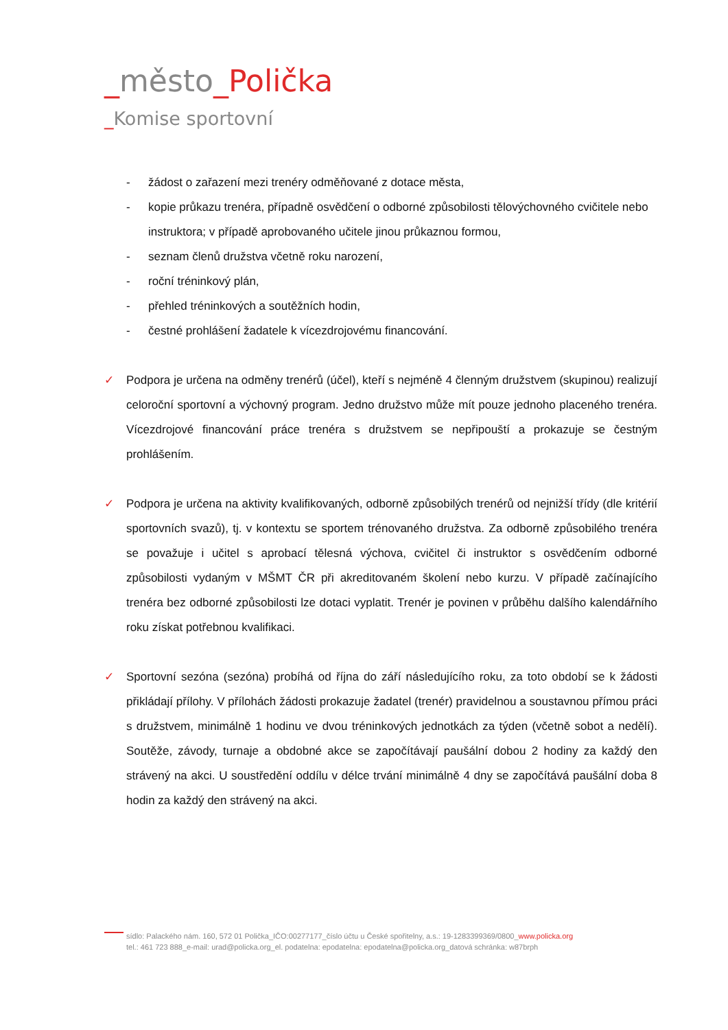_město_Polička
_Komise sportovní
- žádost o zařazení mezi trenéry odměňované z dotace města,
- kopie průkazu trenéra, případně osvědčení o odborné způsobilosti tělovýchovného cvičitele nebo instruktora; v případě aprobovaného učitele jinou průkaznou formou,
- seznam členů družstva včetně roku narození,
- roční tréninkový plán,
- přehled tréninkových a soutěžních hodin,
- čestné prohlášení žadatele k vícezdrojovému financování.
✓ Podpora je určena na odměny trenérů (účel), kteří s nejméně 4 členným družstvem (skupinou) realizují celoroční sportovní a výchovný program. Jedno družstvo může mít pouze jednoho placeného trenéra. Vícezdrojové financování práce trenéra s družstvem se nepřipouští a prokazuje se čestným prohlášením.
✓ Podpora je určena na aktivity kvalifikovaných, odborně způsobilých trenérů od nejnižší třídy (dle kritérií sportovních svazů), tj. v kontextu se sportem trénovaného družstva. Za odborně způsobilého trenéra se považuje i učitel s aprobací tělesná výchova, cvičitel či instruktor s osvědčením odborné způsobilosti vydaným v MŠMT ČR při akreditovaném školení nebo kurzu. V případě začínajícího trenéra bez odborné způsobilosti lze dotaci vyplatit. Trenér je povinen v průběhu dalšího kalendářního roku získat potřebnou kvalifikaci.
✓ Sportovní sezóna (sezóna) probíhá od října do září následujícího roku, za toto období se k žádosti přikládají přílohy. V přílohách žádosti prokazuje žadatel (trenér) pravidelnou a soustavnou přímou práci s družstvem, minimálně 1 hodinu ve dvou tréninkových jednotkách za týden (včetně sobot a nedělí). Soutěže, závody, turnaje a obdobné akce se započítávají paušální dobou 2 hodiny za každý den strávený na akci. U soustředění oddílu v délce trvání minimálně 4 dny se započítává paušální doba 8 hodin za každý den strávený na akci.
sídlo: Palackého nám. 160, 572 01 Polička_IČO:00277177_číslo účtu u České spořitelny, a.s.: 19-1283399369/0800_www.policka.org
tel.: 461 723 888_e-mail: urad@policka.org_el. podatelna: epodatelna: epodatelna@policka.org_datová schránka: w87brph